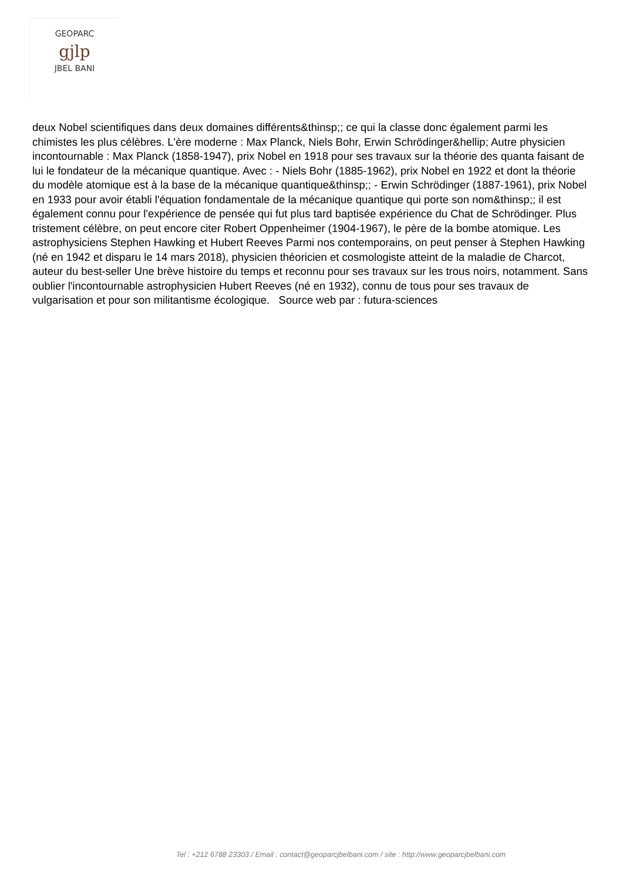GEOPARC
gjlp
JBEL BANI
deux Nobel scientifiques dans deux domaines différents&thinsp;; ce qui la classe donc également parmi les chimistes les plus célèbres. L'ère moderne : Max Planck, Niels Bohr, Erwin Schrödinger&hellip; Autre physicien incontournable : Max Planck (1858-1947), prix Nobel en 1918 pour ses travaux sur la théorie des quanta faisant de lui le fondateur de la mécanique quantique. Avec : - Niels Bohr (1885-1962), prix Nobel en 1922 et dont la théorie du modèle atomique est à la base de la mécanique quantique&thinsp;; - Erwin Schrödinger (1887-1961), prix Nobel en 1933 pour avoir établi l'équation fondamentale de la mécanique quantique qui porte son nom&thinsp;; il est également connu pour l'expérience de pensée qui fut plus tard baptisée expérience du Chat de Schrödinger. Plus tristement célèbre, on peut encore citer Robert Oppenheimer (1904-1967), le père de la bombe atomique. Les astrophysiciens Stephen Hawking et Hubert Reeves Parmi nos contemporains, on peut penser à Stephen Hawking (né en 1942 et disparu le 14 mars 2018), physicien théoricien et cosmologiste atteint de la maladie de Charcot, auteur du best-seller Une brève histoire du temps et reconnu pour ses travaux sur les trous noirs, notamment. Sans oublier l'incontournable astrophysicien Hubert Reeves (né en 1932), connu de tous pour ses travaux de vulgarisation et pour son militantisme écologique. Source web par : futura-sciences
Tel : +212 6788 23303 / Email : contact@geoparcjbelbani.com / site : http://www.geoparcjbelbani.com